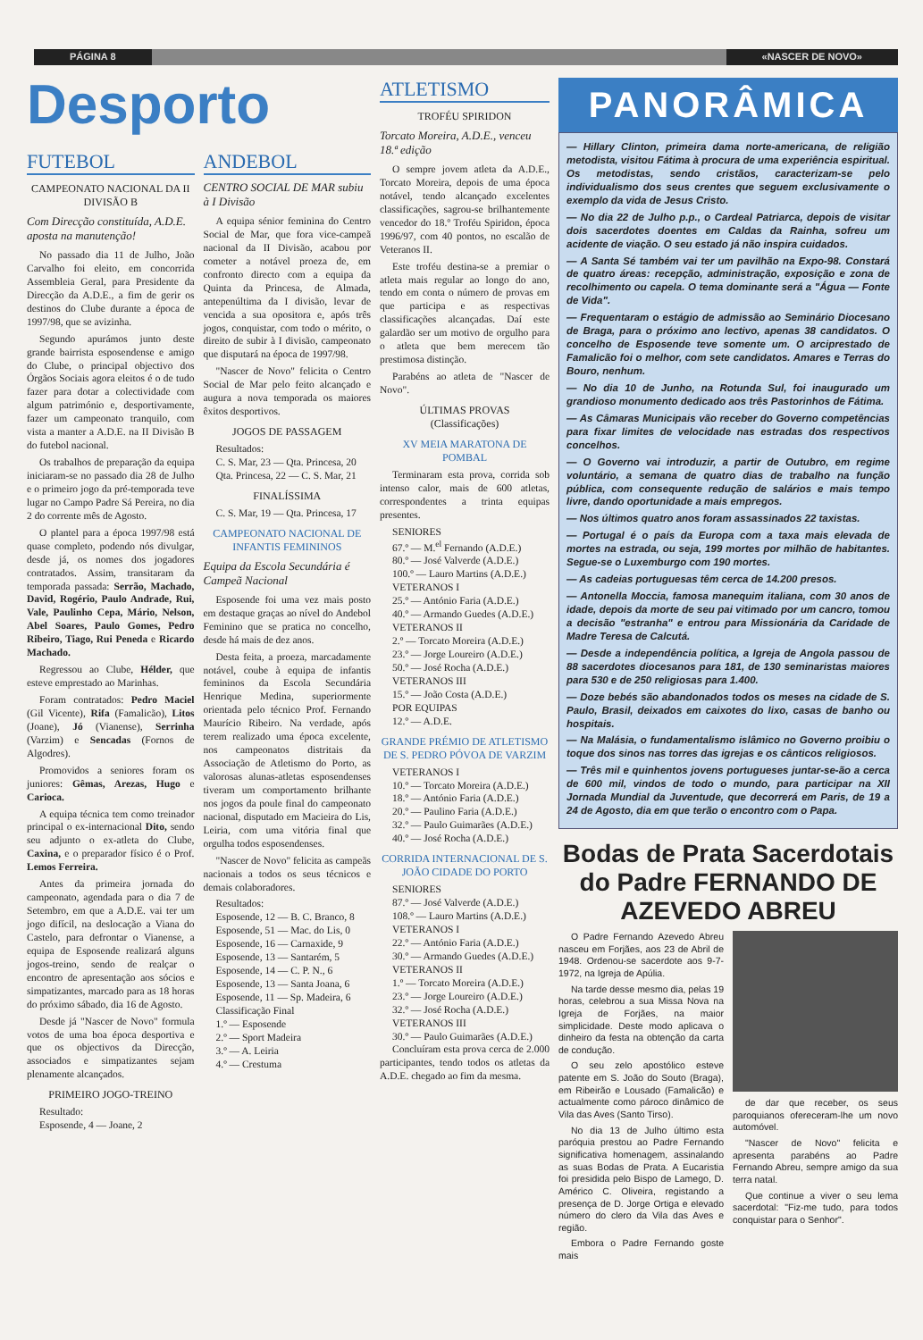PÁGINA 8 «NASCER DE NOVO»
Desporto
FUTEBOL
CAMPEONATO NACIONAL DA II DIVISÃO B
Com Direcção constituída, A.D.E. aposta na manutenção!
No passado dia 11 de Julho, João Carvalho foi eleito, em concorrida Assembleia Geral, para Presidente da Direcção da A.D.E., a fim de gerir os destinos do Clube durante a época de 1997/98, que se avizinha.
Segundo apurámos junto deste grande bairrista esposendense e amigo do Clube, o principal objectivo dos Órgãos Sociais agora eleitos é o de tudo fazer para dotar a colectividade com algum património e, desportivamente, fazer um campeonato tranquilo, com vista a manter a A.D.E. na II Divisão B do futebol nacional.
Os trabalhos de preparação da equipa iniciaram-se no passado dia 28 de Julho e o primeiro jogo da pré-temporada teve lugar no Campo Padre Sá Pereira, no dia 2 do corrente mês de Agosto.
O plantel para a época 1997/98 está quase completo, podendo nós divulgar, desde já, os nomes dos jogadores contratados. Assim, transitaram da temporada passada: Serrão, Machado, David, Rogério, Paulo Andrade, Rui, Vale, Paulinho Cepa, Mário, Nelson, Abel Soares, Paulo Gomes, Pedro Ribeiro, Tiago, Rui Peneda e Ricardo Machado.
Regressou ao Clube, Hélder, que esteve emprestado ao Marinhas.
Foram contratados: Pedro Maciel (Gil Vicente), Rifa (Famalicão), Litos (Joane), Jó (Vianense), Serrinha (Varzim) e Sencadas (Fornos de Algodres).
Promovidos a seniores foram os juniores: Gêmas, Arezas, Hugo e Carioca.
A equipa técnica tem como treinador principal o ex-internacional Dito, sendo seu adjunto o ex-atleta do Clube, Caxina, e o preparador físico é o Prof. Lemos Ferreira.
Antes da primeira jornada do campeonato, agendada para o dia 7 de Setembro, em que a A.D.E. vai ter um jogo difícil, na deslocação a Viana do Castelo, para defrontar o Vianense, a equipa de Esposende realizará alguns jogos-treino, sendo de realçar o encontro de apresentação aos sócios e simpatizantes, marcado para as 18 horas do próximo sábado, dia 16 de Agosto.
Desde já "Nascer de Novo" formula votos de uma boa época desportiva e que os objectivos da Direcção, associados e simpatizantes sejam plenamente alcançados.
PRIMEIRO JOGO-TREINO
Resultado:
Esposende, 4 — Joane, 2
ANDEBOL
CENTRO SOCIAL DE MAR subiu à I Divisão
A equipa sénior feminina do Centro Social de Mar, que fora vice-campeã nacional da II Divisão, acabou por cometer a notável proeza de, em confronto directo com a equipa da Quinta da Princesa, de Almada, antepenúltima da I divisão, levar de vencida a sua opositora e, após três jogos, conquistar, com todo o mérito, o direito de subir à I divisão, campeonato que disputará na época de 1997/98.
"Nascer de Novo" felicita o Centro Social de Mar pelo feito alcançado e augura a nova temporada os maiores êxitos desportivos.
JOGOS DE PASSAGEM
Resultados:
C. S. Mar, 23 — Qta. Princesa, 20
Qta. Princesa, 22 — C. S. Mar, 21
FINALÍSSIMA
C. S. Mar, 19 — Qta. Princesa, 17
CAMPEONATO NACIONAL DE INFANTIS FEMININOS
Equipa da Escola Secundária é Campeã Nacional
Esposende foi uma vez mais posto em destaque graças ao nível do Andebol Feminino que se pratica no concelho, desde há mais de dez anos.
Desta feita, a proeza, marcadamente notável, coube à equipa de infantis femininos da Escola Secundária Henrique Medina, superiormente orientada pelo técnico Prof. Fernando Maurício Ribeiro. Na verdade, após terem realizado uma época excelente, nos campeonatos distritais da Associação de Atletismo do Porto, as valorosas alunas-atletas esposendenses tiveram um comportamento brilhante nos jogos da poule final do campeonato nacional, disputado em Macieira do Lis, Leiria, com uma vitória final que orgulha todos esposendenses.
"Nascer de Novo" felicita as campeãs nacionais a todos os seus técnicos e demais colaboradores.
Resultados:
Esposende, 12 — B. C. Branco, 8
Esposende, 51 — Mac. do Lis, 0
Esposende, 16 — Carnaxide, 9
Esposende, 13 — Santarém, 5
Esposende, 14 — C. P. N., 6
Esposende, 13 — Santa Joana, 6
Esposende, 11 — Sp. Madeira, 6
Classificação Final
1.º — Esposende
2.º — Sport Madeira
3.º — A. Leiria
4.º — Crestuma
ATLETISMO
TROFÉU SPIRIDON
Torcato Moreira, A.D.E., venceu 18.ª edição
O sempre jovem atleta da A.D.E., Torcato Moreira, depois de uma época notável, tendo alcançado excelentes classificações, sagrou-se brilhantemente vencedor do 18.º Troféu Spiridon, época 1996/97, com 40 pontos, no escalão de Veteranos II.
Este troféu destina-se a premiar o atleta mais regular ao longo do ano, tendo em conta o número de provas em que participa e as respectivas classificações alcançadas. Daí este galardão ser um motivo de orgulho para o atleta que bem merecem tão prestimosa distinção.
Parabéns ao atleta de "Nascer de Novo".
ÚLTIMAS PROVAS
(Classificações)
XV MEIA MARATONA DE POMBAL
Terminaram esta prova, corrida sob intenso calor, mais de 600 atletas, correspondentes a trinta equipas presentes.
SENIORES
67.º — M.<sup>el</sup> Fernando (A.D.E.)
80.º — José Valverde (A.D.E.)
100.º — Lauro Martins (A.D.E.)
VETERANOS I
25.º — António Faria (A.D.E.)
40.º — Armando Guedes (A.D.E.)
VETERANOS II
2.º — Torcato Moreira (A.D.E.)
23.º — Jorge Loureiro (A.D.E.)
50.º — José Rocha (A.D.E.)
VETERANOS III
15.º — João Costa (A.D.E.)
POR EQUIPAS
12.º — A.D.E.
GRANDE PRÉMIO DE ATLETISMO DE S. PEDRO PÓVOA DE VARZIM
VETERANOS I
10.º — Torcato Moreira (A.D.E.)
18.º — António Faria (A.D.E.)
20.º — Paulino Faria (A.D.E.)
32.º — Paulo Guimarães (A.D.E.)
40.º — José Rocha (A.D.E.)
CORRIDA INTERNACIONAL DE S. JOÃO CIDADE DO PORTO
SENIORES
87.º — José Valverde (A.D.E.)
108.º — Lauro Martins (A.D.E.)
VETERANOS I
22.º — António Faria (A.D.E.)
30.º — Armando Guedes (A.D.E.)
VETERANOS II
1.º — Torcato Moreira (A.D.E.)
23.º — Jorge Loureiro (A.D.E.)
32.º — José Rocha (A.D.E.)
VETERANOS III
30.º — Paulo Guimarães (A.D.E.)
Concluíram esta prova cerca de 2.000 participantes, tendo todos os atletas da A.D.E. chegado ao fim da mesma.
PANORÂMICA
— Hillary Clinton, primeira dama norte-americana, de religião metodista, visitou Fátima à procura de uma experiência espiritual. Os metodistas, sendo cristãos, caracterizam-se pelo individualismo dos seus crentes que seguem exclusivamente o exemplo da vida de Jesus Cristo.
— No dia 22 de Julho p.p., o Cardeal Patriarca, depois de visitar dois sacerdotes doentes em Caldas da Rainha, sofreu um acidente de viação. O seu estado já não inspira cuidados.
— A Santa Sé também vai ter um pavilhão na Expo-98. Constará de quatro áreas: recepção, administração, exposição e zona de recolhimento ou capela. O tema dominante será a "Água — Fonte de Vida".
— Frequentaram o estágio de admissão ao Seminário Diocesano de Braga, para o próximo ano lectivo, apenas 38 candidatos. O concelho de Esposende teve somente um. O arciprestado de Famalicão foi o melhor, com sete candidatos. Amares e Terras do Bouro, nenhum.
— No dia 10 de Junho, na Rotunda Sul, foi inaugurado um grandioso monumento dedicado aos três Pastorinhos de Fátima.
— As Câmaras Municipais vão receber do Governo competências para fixar limites de velocidade nas estradas dos respectivos concelhos.
— O Governo vai introduzir, a partir de Outubro, em regime voluntário, a semana de quatro dias de trabalho na função pública, com consequente redução de salários e mais tempo livre, dando oportunidade a mais empregos.
— Nos últimos quatro anos foram assassinados 22 taxistas.
— Portugal é o país da Europa com a taxa mais elevada de mortes na estrada, ou seja, 199 mortes por milhão de habitantes. Segue-se o Luxemburgo com 190 mortes.
— As cadeias portuguesas têm cerca de 14.200 presos.
— Antonella Moccia, famosa manequim italiana, com 30 anos de idade, depois da morte de seu pai vitimado por um cancro, tomou a decisão "estranha" e entrou para Missionária da Caridade de Madre Teresa de Calcutá.
— Desde a independência política, a Igreja de Angola passou de 88 sacerdotes diocesanos para 181, de 130 seminaristas maiores para 530 e de 250 religiosas para 1.400.
— Doze bebés são abandonados todos os meses na cidade de S. Paulo, Brasil, deixados em caixotes do lixo, casas de banho ou hospitais.
— Na Malásia, o fundamentalismo islâmico no Governo proibiu o toque dos sinos nas torres das igrejas e os cânticos religiosos.
— Três mil e quinhentos jovens portugueses juntar-se-ão a cerca de 600 mil, vindos de todo o mundo, para participar na XII Jornada Mundial da Juventude, que decorrerá em Paris, de 19 a 24 de Agosto, dia em que terão o encontro com o Papa.
Bodas de Prata Sacerdotais
do Padre FERNANDO DE AZEVEDO ABREU
O Padre Fernando Azevedo Abreu nasceu em Forjães, aos 23 de Abril de 1948. Ordenou-se sacerdote aos 9-7-1972, na Igreja de Apúlia.
Na tarde desse mesmo dia, pelas 19 horas, celebrou a sua Missa Nova na Igreja de Forjães, na maior simplicidade. Deste modo aplicava o dinheiro da festa na obtenção da carta de condução.
O seu zelo apostólico esteve patente em S. João do Souto (Braga), em Ribeirão e Lousado (Famalicão) e actualmente como pároco dinâmico de Vila das Aves (Santo Tirso).
No dia 13 de Julho último esta paróquia prestou ao Padre Fernando significativa homenagem, assinalando as suas Bodas de Prata. A Eucaristia foi presidida pelo Bispo de Lamego, D. Américo C. Oliveira, registando a presença de D. Jorge Ortiga e elevado número do clero da Vila das Aves e região.
Embora o Padre Fernando goste mais
de dar que receber, os seus paroquianos ofereceram-lhe um novo automóvel.
"Nascer de Novo" felicita e apresenta parabéns ao Padre Fernando Abreu, sempre amigo da sua terra natal.
Que continue a viver o seu lema sacerdotal: "Fiz-me tudo, para todos conquistar para o Senhor".